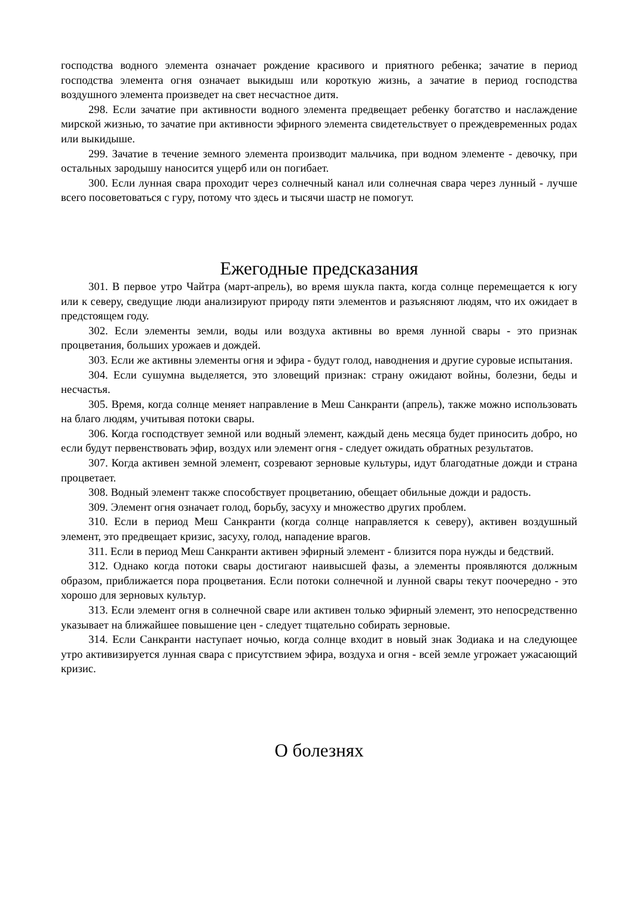господства водного элемента означает рождение красивого и приятного ребенка; зачатие в период господства элемента огня означает выкидыш или короткую жизнь, а зачатие в период господства воздушного элемента произведет на свет несчастное дитя.
298. Если зачатие при активности водного элемента предвещает ребенку богатство и наслаждение мирской жизнью, то зачатие при активности эфирного элемента свидетельствует о преждевременных родах или выкидыше.
299. Зачатие в течение земного элемента производит мальчика, при водном элементе - девочку, при остальных зародышу наносится ущерб или он погибает.
300. Если лунная свара проходит через солнечный канал или солнечная свара через лунный - лучше всего посоветоваться с гуру, потому что здесь и тысячи шастр не помогут.
Ежегодные предсказания
301. В первое утро Чайтра (март-апрель), во время шукла пакта, когда солнце перемещается к югу или к северу, сведущие люди анализируют природу пяти элементов и разъясняют людям, что их ожидает в предстоящем году.
302. Если элементы земли, воды или воздуха активны во время лунной свары - это признак процветания, больших урожаев и дождей.
303. Если же активны элементы огня и эфира - будут голод, наводнения и другие суровые испытания.
304. Если сушумна выделяется, это зловещий признак: страну ожидают войны, болезни, беды и несчастья.
305. Время, когда солнце меняет направление в Меш Санкранти (апрель), также можно использовать на благо людям, учитывая потоки свары.
306. Когда господствует земной или водный элемент, каждый день месяца будет приносить добро, но если будут первенствовать эфир, воздух или элемент огня - следует ожидать обратных результатов.
307. Когда активен земной элемент, созревают зерновые культуры, идут благодатные дожди и страна процветает.
308. Водный элемент также способствует процветанию, обещает обильные дожди и радость.
309. Элемент огня означает голод, борьбу, засуху и множество других проблем.
310. Если в период Меш Санкранти (когда солнце направляется к северу), активен воздушный элемент, это предвещает кризис, засуху, голод, нападение врагов.
311. Если в период Меш Санкранти активен эфирный элемент - близится пора нужды и бедствий.
312. Однако когда потоки свары достигают наивысшей фазы, а элементы проявляются должным образом, приближается пора процветания. Если потоки солнечной и лунной свары текут поочередно - это хорошо для зерновых культур.
313. Если элемент огня в солнечной сваре или активен только эфирный элемент, это непосредственно указывает на ближайшее повышение цен - следует тщательно собирать зерновые.
314. Если Санкранти наступает ночью, когда солнце входит в новый знак Зодиака и на следующее утро активизируется лунная свара с присутствием эфира, воздуха и огня - всей земле угрожает ужасающий кризис.
О болезнях